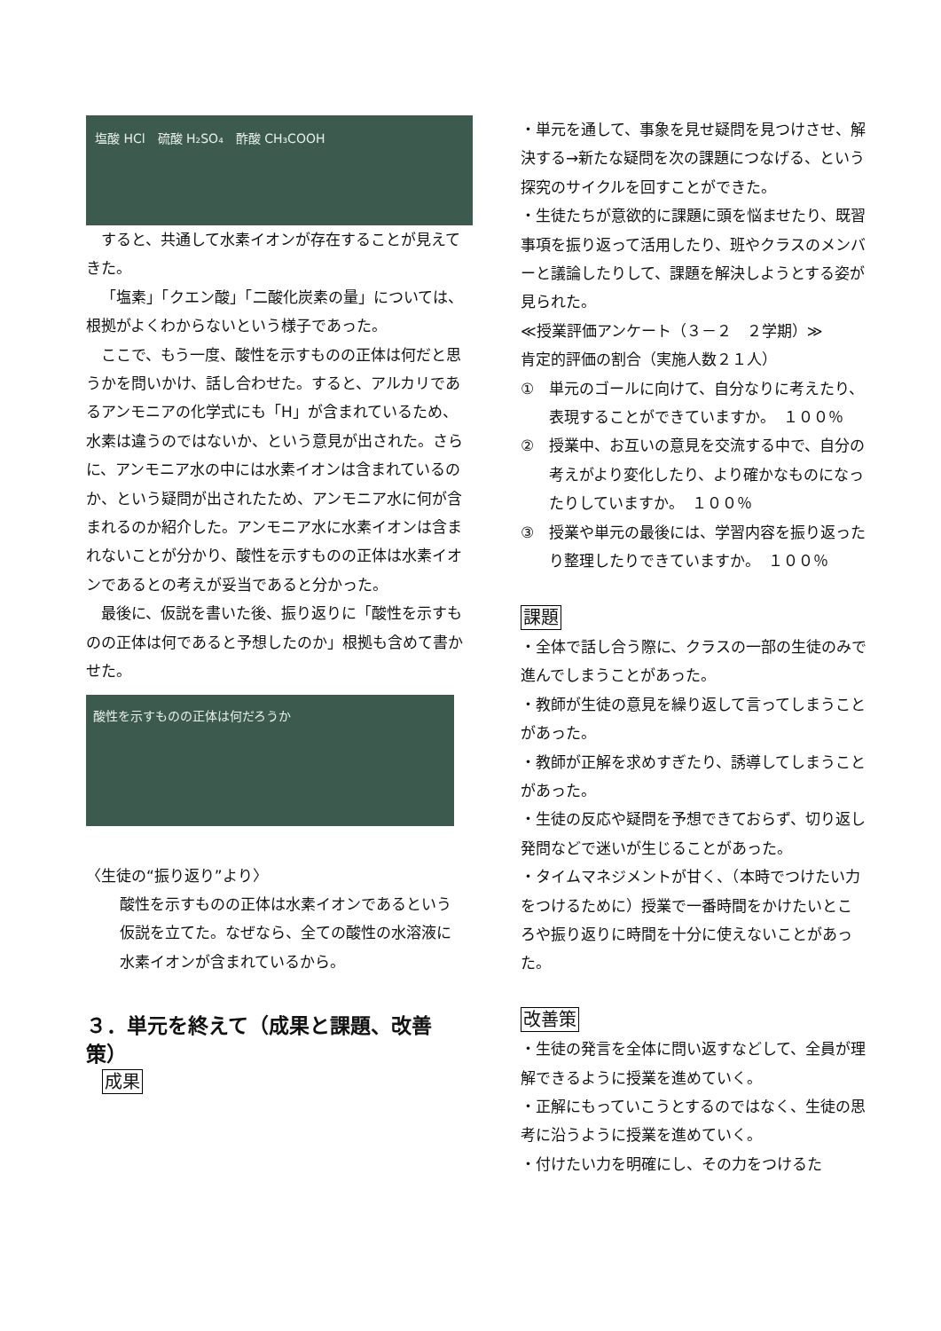塩酸 HCl　硫酸 H₂SO₄　酢酸 CH₃COOH
すると、共通して水素イオンが存在することが見えてきた。
「塩素」「クエン酸」「二酸化炭素の量」については、根拠がよくわからないという様子であった。
ここで、もう一度、酸性を示すものの正体は何だと思うかを問いかけ、話し合わせた。すると、アルカリであるアンモニアの化学式にも「H」が含まれているため、水素は違うのではないか、という意見が出された。さらに、アンモニア水の中には水素イオンは含まれているのか、という疑問が出されたため、アンモニア水に何が含まれるのか紹介した。アンモニア水に水素イオンは含まれないことが分かり、酸性を示すものの正体は水素イオンであるとの考えが妥当であると分かった。
最後に、仮説を書いた後、振り返りに「酸性を示すものの正体は何であると予想したのか」根拠も含めて書かせた。
酸性を示すものの正体は何だろうか
〈生徒の“振り返り”より〉
酸性を示すものの正体は水素イオンであるという仮説を立てた。なぜなら、全ての酸性の水溶液に水素イオンが含まれているから。
３．単元を終えて（成果と課題、改善策）
成果
・単元を通して、事象を見せ疑問を見つけさせ、解決する→新たな疑問を次の課題につなげる、という探究のサイクルを回すことができた。
・生徒たちが意欲的に課題に頭を悩ませたり、既習事項を振り返って活用したり、班やクラスのメンバーと議論したりして、課題を解決しようとする姿が見られた。
≪授業評価アンケート（３－２　２学期）≫
肯定的評価の割合（実施人数２１人）
① 単元のゴールに向けて、自分なりに考えたり、表現することができていますか。　１００％
② 授業中、お互いの意見を交流する中で、自分の考えがより変化したり、より確かなものになったりしていますか。　１００％
③ 授業や単元の最後には、学習内容を振り返ったり整理したりできていますか。　１００％
課題
・全体で話し合う際に、クラスの一部の生徒のみで進んでしまうことがあった。
・教師が生徒の意見を繰り返して言ってしまうことがあった。
・教師が正解を求めすぎたり、誘導してしまうことがあった。
・生徒の反応や疑問を予想できておらず、切り返し発問などで迷いが生じることがあった。
・タイムマネジメントが甘く、（本時でつけたい力をつけるために）授業で一番時間をかけたいところや振り返りに時間を十分に使えないことがあった。
改善策
・生徒の発言を全体に問い返すなどして、全員が理解できるように授業を進めていく。
・正解にもっていこうとするのではなく、生徒の思考に沿うように授業を進めていく。
・付けたい力を明確にし、その力をつけるた